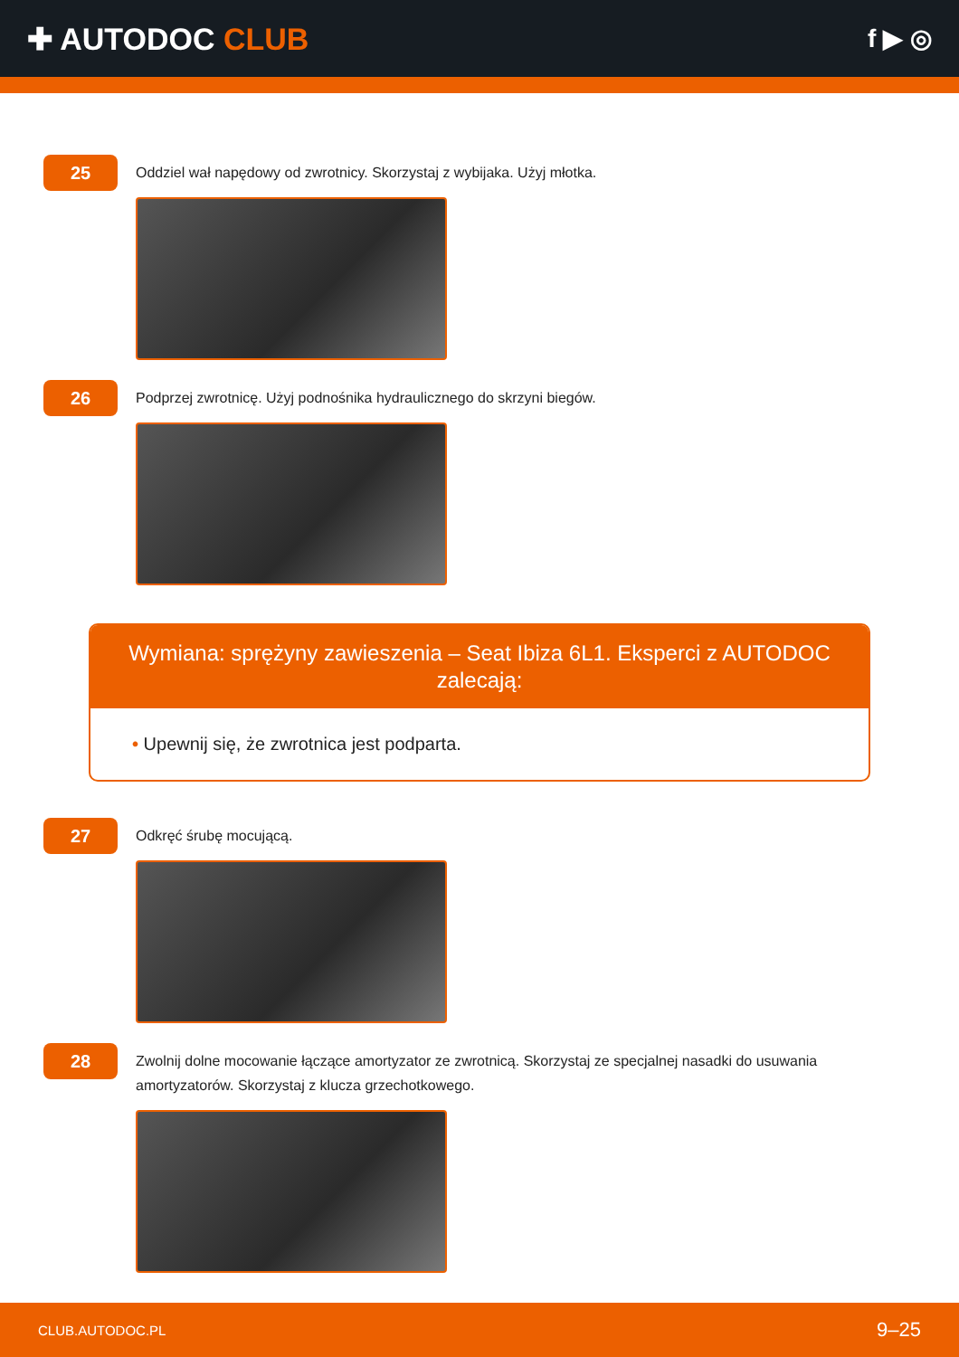✚ AUTODOC CLUB
f ▶ ◎
25
Oddziel wał napędowy od zwrotnicy. Skorzystaj z wybijaka. Użyj młotka.
26
Podprzej zwrotnicę. Użyj podnośnika hydraulicznego do skrzyni biegów.
Wymiana: sprężyny zawieszenia – Seat Ibiza 6L1. Eksperci z AUTODOC zalecają:
• Upewnij się, że zwrotnica jest podparta.
27
Odkręć śrubę mocującą.
28
Zwolnij dolne mocowanie łączące amortyzator ze zwrotnicą. Skorzystaj ze specjalnej nasadki do usuwania amortyzatorów. Skorzystaj z klucza grzechotkowego.
CLUB.AUTODOC.PL 9–25